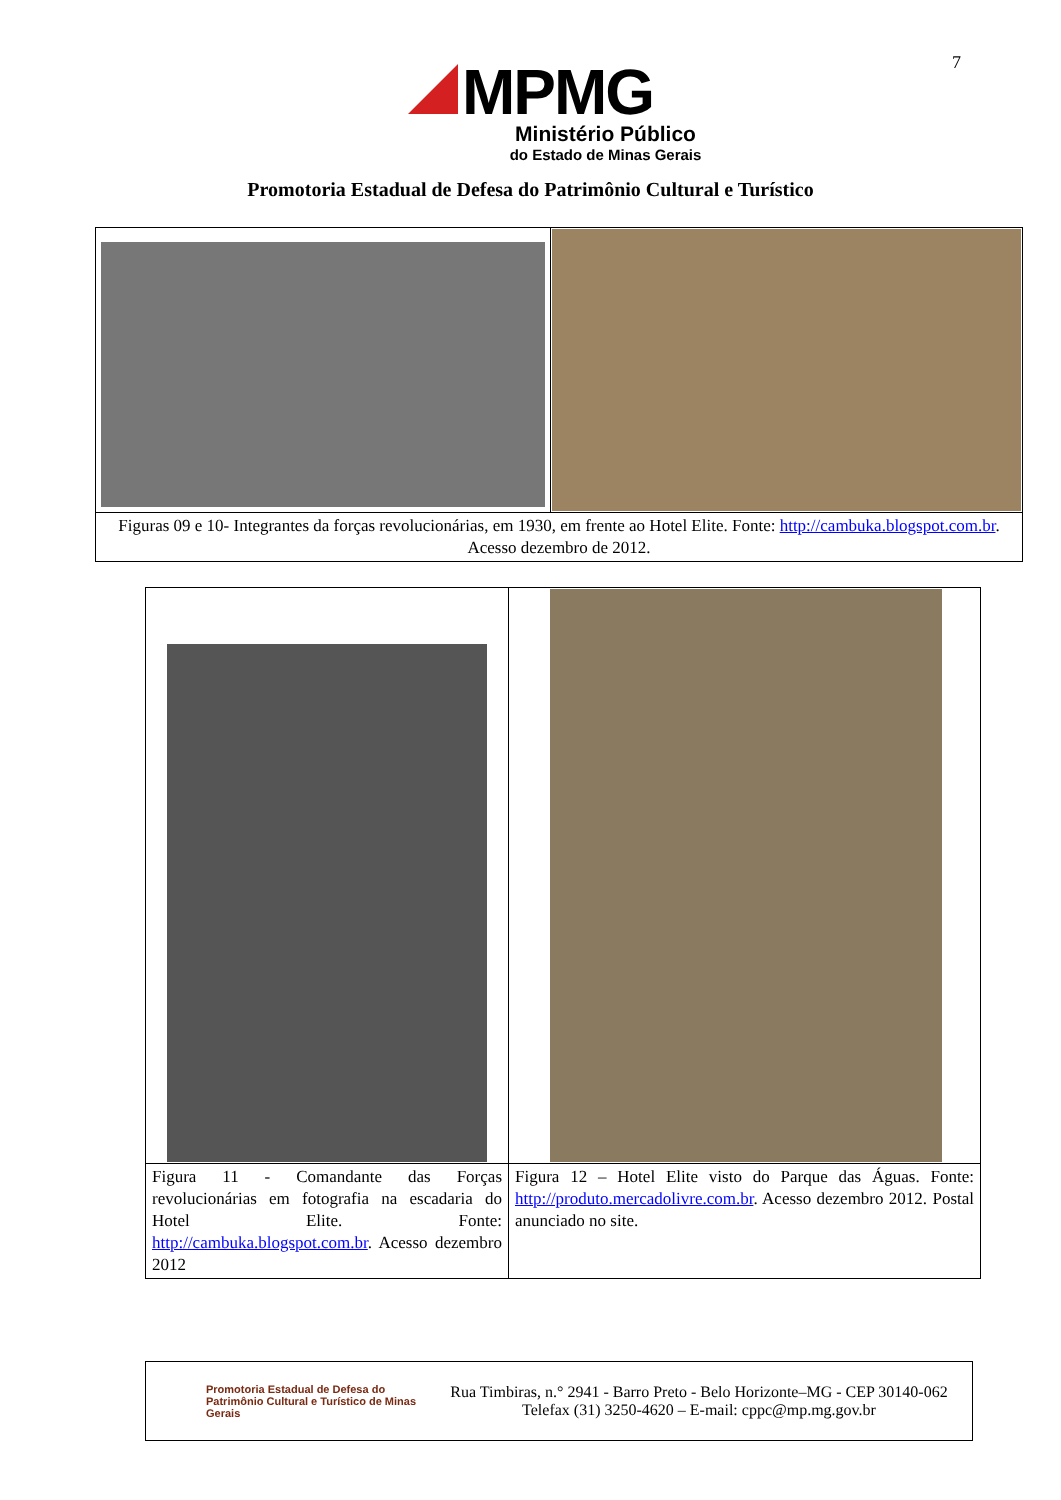7
MPMG
Ministério Público
do Estado de Minas Gerais
Promotoria Estadual de Defesa do Patrimônio Cultural e Turístico
| Figuras 09 e 10- Integrantes da forças revolucionárias, em 1930, em frente ao Hotel Elite. Fonte: http://cambuka.blogspot.com.br . Acesso dezembro de 2012. | |
| Figura 11 - Comandante das Forças revolucionárias em fotografia na escadaria do Hotel Elite. Fonte: http://cambuka.blogspot.com.br . Acesso dezembro 2012 | Figura 12 – Hotel Elite visto do Parque das Águas. Fonte: http://produto.mercadolivre.com.br . Acesso dezembro 2012. Postal anunciado no site. |
Promotoria Estadual de Defesa do Patrimônio Cultural e Turístico de Minas Gerais
Rua Timbiras, n.° 2941 - Barro Preto - Belo Horizonte–MG - CEP 30140-062
Telefax (31) 3250-4620 – E-mail: cppc@mp.mg.gov.br